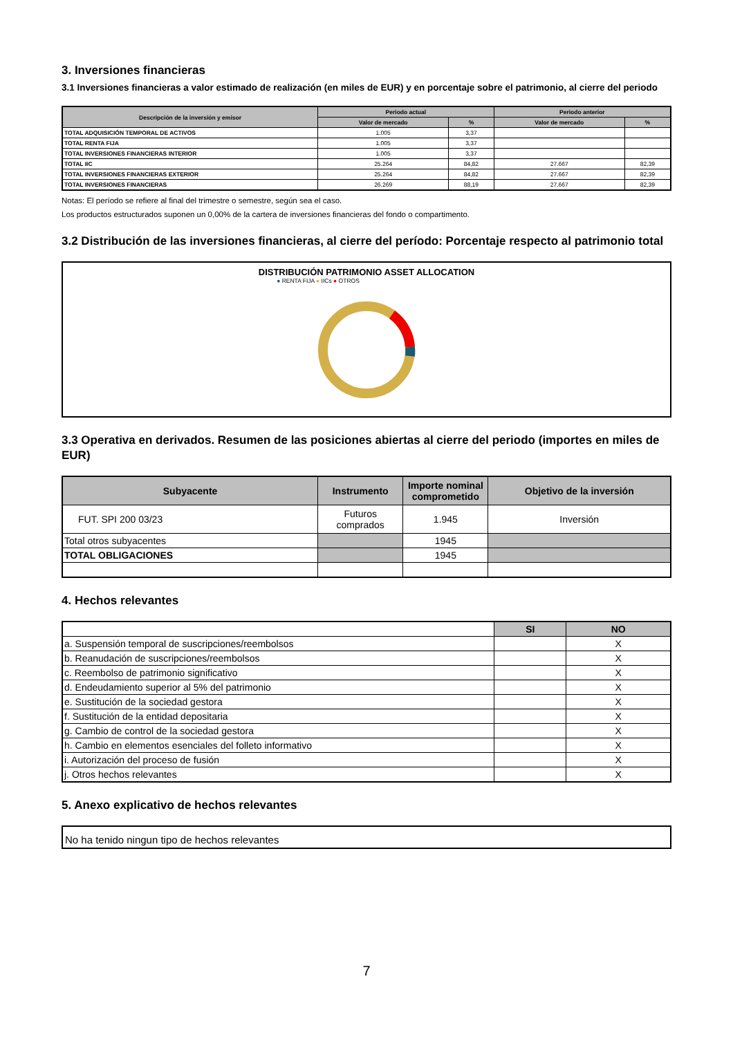3. Inversiones financieras
3.1 Inversiones financieras a valor estimado de realización (en miles de EUR) y en porcentaje sobre el patrimonio, al cierre del periodo
| Descripción de la inversión y emisor | Periodo actual | | Periodo anterior | |
| --- | --- | --- | --- | --- |
| | Valor de mercado | % | Valor de mercado | % |
| TOTAL ADQUISICIÓN TEMPORAL DE ACTIVOS | 1.005 | 3,37 | | |
| TOTAL RENTA FIJA | 1.005 | 3,37 | | |
| TOTAL INVERSIONES FINANCIERAS INTERIOR | 1.005 | 3,37 | | |
| TOTAL IIC | 25.264 | 84,82 | 27.667 | 82,39 |
| TOTAL INVERSIONES FINANCIERAS EXTERIOR | 25.264 | 84,82 | 27.667 | 82,39 |
| TOTAL INVERSIONES FINANCIERAS | 26.269 | 88,19 | 27.667 | 82,39 |
Notas: El período se refiere al final del trimestre o semestre, según sea el caso.
Los productos estructurados suponen un 0,00% de la cartera de inversiones financieras del fondo o compartimento.
3.2 Distribución de las inversiones financieras, al cierre del período: Porcentaje respecto al patrimonio total
DISTRIBUCIÓN PATRIMONIO ASSET ALLOCATION
● RENTA FIJA ● IICs ● OTROS
3.3 Operativa en derivados. Resumen de las posiciones abiertas al cierre del periodo (importes en miles de EUR)
| Subyacente | Instrumento | Importe nominal comprometido | Objetivo de la inversión |
| --- | --- | --- | --- |
| FUT. SPI 200 03/23 | Futuros comprados | 1.945 | Inversión |
| Total otros subyacentes | | 1945 | |
| TOTAL OBLIGACIONES | | 1945 | |
4. Hechos relevantes
| | SI | NO |
| --- | --- | --- |
| a. Suspensión temporal de suscripciones/reembolsos | | X |
| b. Reanudación de suscripciones/reembolsos | | X |
| c. Reembolso de patrimonio significativo | | X |
| d. Endeudamiento superior al 5% del patrimonio | | X |
| e. Sustitución de la sociedad gestora | | X |
| f. Sustitución de la entidad depositaria | | X |
| g. Cambio de control de la sociedad gestora | | X |
| h. Cambio en elementos esenciales del folleto informativo | | X |
| i. Autorización del proceso de fusión | | X |
| j. Otros hechos relevantes | | X |
5. Anexo explicativo de hechos relevantes
No ha tenido ningun tipo de hechos relevantes
7